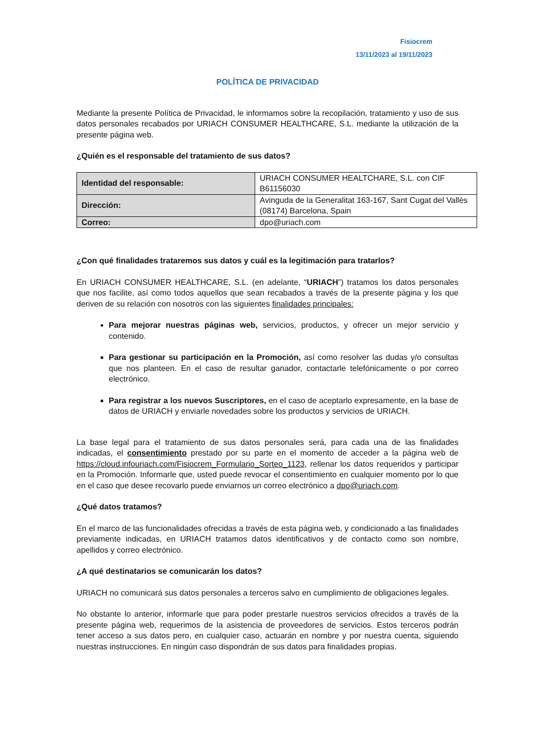Fisiocrem
13/11/2023 al 19/11/2023
POLÍTICA DE PRIVACIDAD
Mediante la presente Política de Privacidad, le informamos sobre la recopilación, tratamiento y uso de sus datos personales recabados por URIACH CONSUMER HEALTHCARE, S.L. mediante la utilización de la presente página web.
¿Quién es el responsable del tratamiento de sus datos?
| Identidad del responsable: | URIACH CONSUMER HEALTCHARE, S.L. con CIF B61156030 |
| Dirección: | Avinguda de la Generalitat 163-167, Sant Cugat del Vallès (08174) Barcelona, Spain |
| Correo: | dpo@uriach.com |
¿Con qué finalidades trataremos sus datos y cuál es la legitimación para tratarlos?
En URIACH CONSUMER HEALTHCARE, S.L. (en adelante, “URIACH”) tratamos los datos personales que nos facilite, así como todos aquellos que sean recabados a través de la presente página y los que deriven de su relación con nosotros con las siguientes finalidades principales:
Para mejorar nuestras páginas web, servicios, productos, y ofrecer un mejor servicio y contenido.
Para gestionar su participación en la Promoción, así como resolver las dudas y/o consultas que nos planteen. En el caso de resultar ganador, contactarle telefónicamente o por correo electrónico.
Para registrar a los nuevos Suscriptores, en el caso de aceptarlo expresamente, en la base de datos de URIACH y enviarle novedades sobre los productos y servicios de URIACH.
La base legal para el tratamiento de sus datos personales será, para cada una de las finalidades indicadas, el consentimiento prestado por su parte en el momento de acceder a la página web de https://cloud.infouriach.com/Fisiocrem_Formulario_Sorteo_1123, rellenar los datos requeridos y participar en la Promoción. Informarle que, usted puede revocar el consentimiento en cualquier momento por lo que en el caso que desee recovarlo puede enviarnos un correo electrónico a dpo@uriach.com.
¿Qué datos tratamos?
En el marco de las funcionalidades ofrecidas a través de esta página web, y condicionado a las finalidades previamente indicadas, en URIACH tratamos datos identificativos y de contacto como son nombre, apellidos y correo electrónico.
¿A qué destinatarios se comunicarán los datos?
URIACH no comunicará sus datos personales a terceros salvo en cumplimiento de obligaciones legales.
No obstante lo anterior, informarle que para poder prestarle nuestros servicios ofrecidos a través de la presente página web, requerimos de la asistencia de proveedores de servicios. Estos terceros podrán tener acceso a sus datos pero, en cualquier caso, actuarán en nombre y por nuestra cuenta, siguiendo nuestras instrucciones. En ningún caso dispondrán de sus datos para finalidades propias.